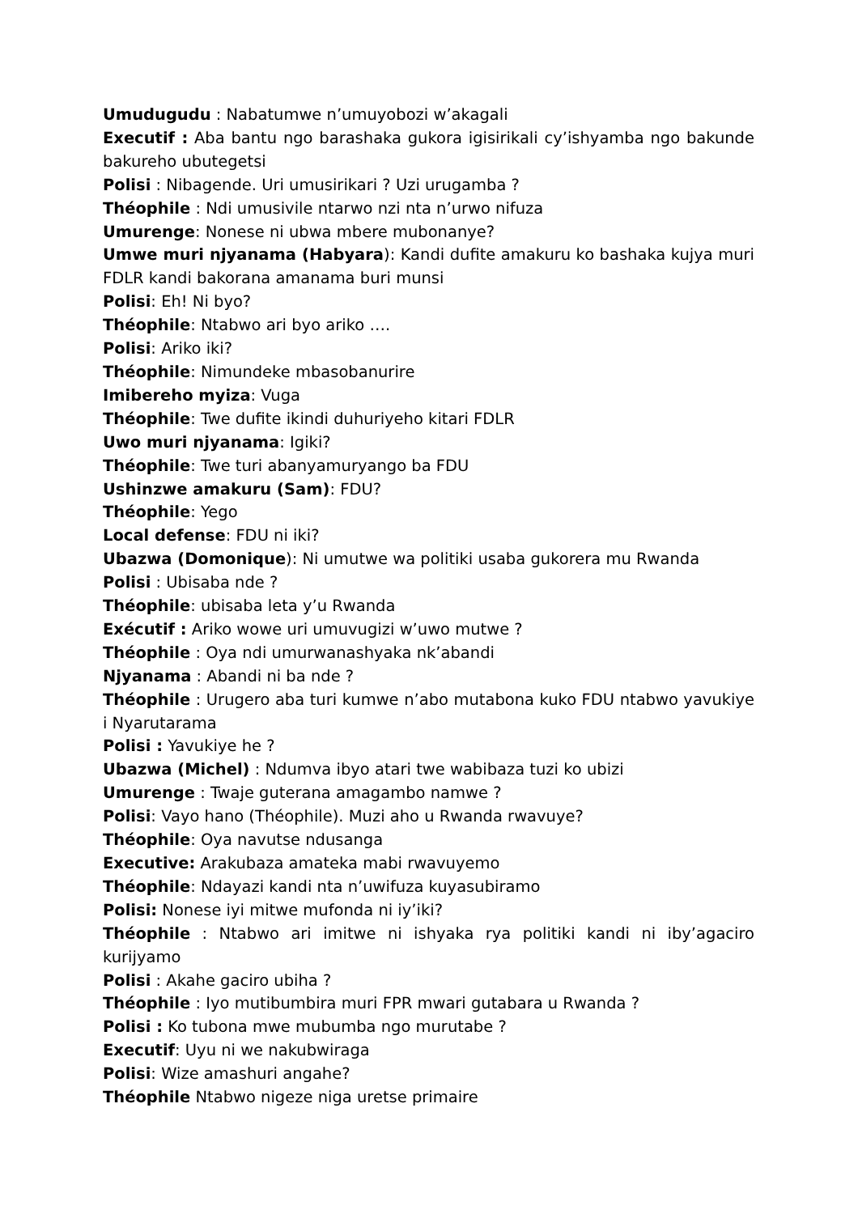Umudugudu : Nabatumwe n’umuyobozi w’akagali
Executif : Aba bantu ngo barashaka gukora igisirikali cy’ishyamba ngo bakunde bakureho ubutegetsi
Polisi : Nibagende. Uri umusirikari ? Uzi urugamba ?
Théophile : Ndi umusivile ntarwo nzi nta n’urwo nifuza
Umurenge: Nonese ni ubwa mbere mubonanye?
Umwe muri njyanama (Habyara): Kandi dufite amakuru ko bashaka kujya muri FDLR kandi bakorana amanama buri munsi
Polisi: Eh! Ni byo?
Théophile: Ntabwo ari byo ariko ….
Polisi: Ariko iki?
Théophile: Nimundeke mbasobanurire
Imibereho myiza: Vuga
Théophile: Twe dufite ikindi duhuriyeho kitari FDLR
Uwo muri njyanama: Igiki?
Théophile: Twe turi abanyamuryango ba FDU
Ushinzwe amakuru (Sam): FDU?
Théophile: Yego
Local defense: FDU ni iki?
Ubazwa (Domonique): Ni umutwe wa politiki usaba gukorera mu Rwanda
Polisi : Ubisaba nde ?
Théophile: ubisaba leta y’u Rwanda
Exécutif : Ariko wowe uri umuvugizi w’uwo mutwe ?
Théophile : Oya ndi umurwanashyaka nk’abandi
Njyanama : Abandi ni ba nde ?
Théophile : Urugero aba turi kumwe n’abo mutabona kuko FDU ntabwo yavukiye i Nyarutarama
Polisi : Yavukiye he ?
Ubazwa (Michel) : Ndumva ibyo atari twe wabibaza tuzi ko ubizi
Umurenge : Twaje guterana amagambo namwe ?
Polisi: Vayo hano (Théophile). Muzi aho u Rwanda rwavuye?
Théophile: Oya navutse ndusanga
Executive: Arakubaza amateka mabi rwavuyemo
Théophile: Ndayazi kandi nta n’uwifuza kuyasubiramo
Polisi: Nonese iyi mitwe mufonda ni iy’iki?
Théophile : Ntabwo ari imitwe ni ishyaka rya politiki kandi ni iby’agaciro kurijyamo
Polisi : Akahe gaciro ubiha ?
Théophile : Iyo mutibumbira muri FPR mwari gutabara u Rwanda ?
Polisi : Ko tubona mwe mubumba ngo murutabe ?
Executif: Uyu ni we nakubwiraga
Polisi: Wize amashuri angahe?
Théophile Ntabwo nigeze niga uretse primaire